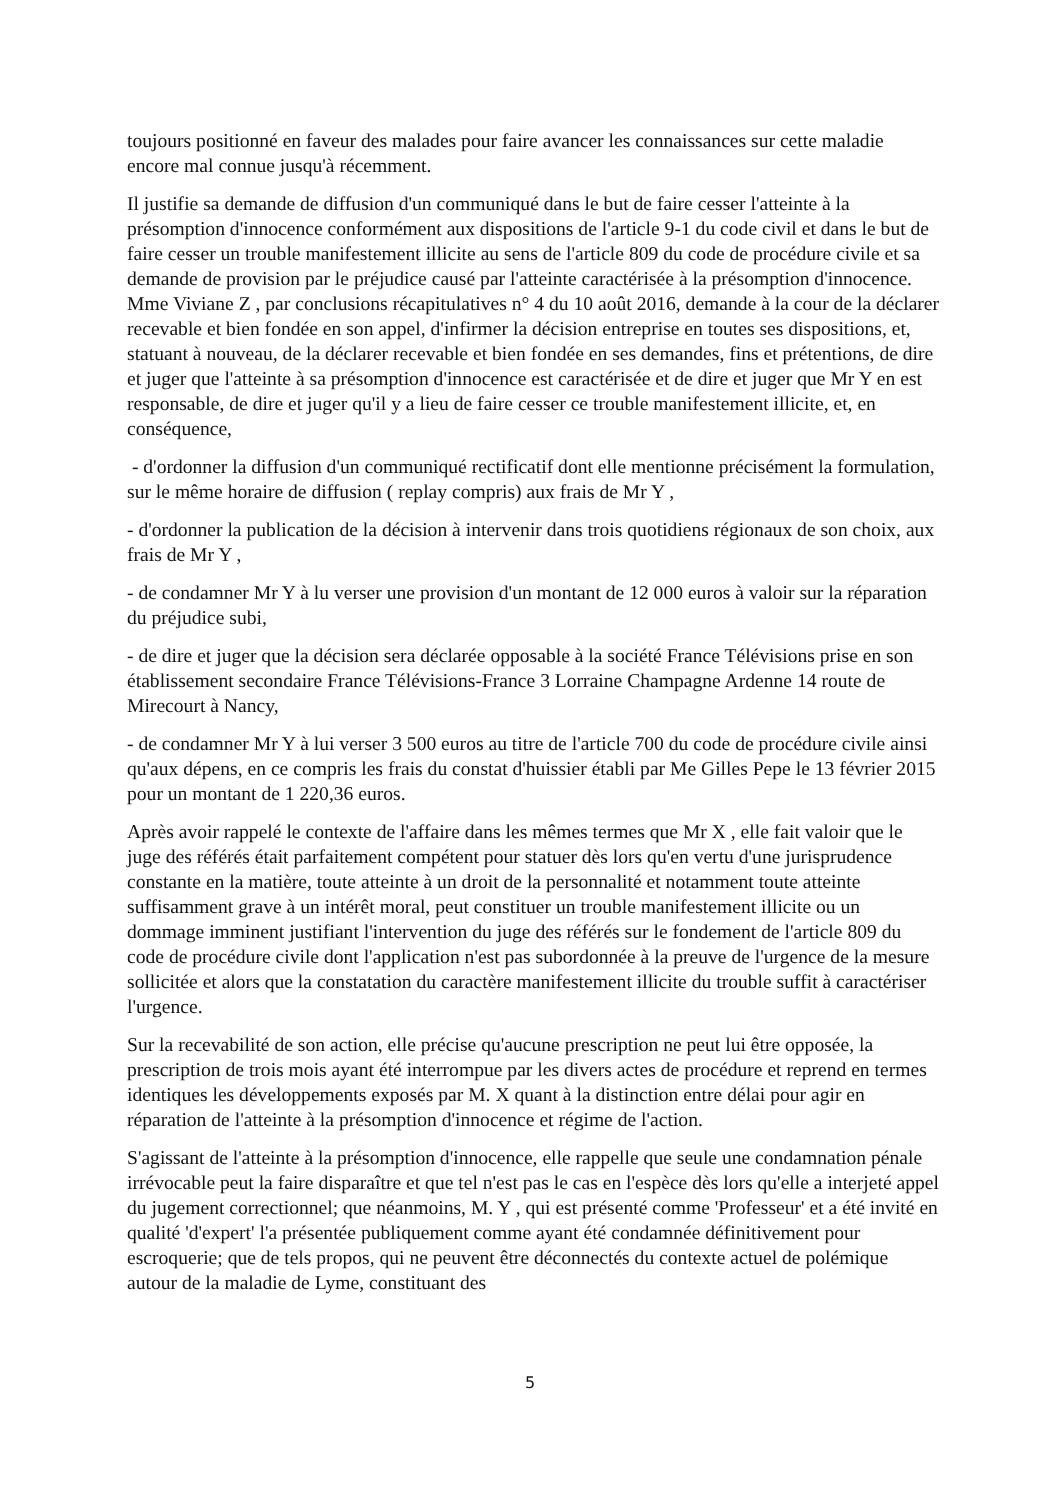toujours positionné en faveur des malades pour faire avancer les connaissances sur cette maladie encore mal connue jusqu'à récemment.
Il justifie sa demande de diffusion d'un communiqué dans le but de faire cesser l'atteinte à la présomption d'innocence conformément aux dispositions de l'article 9-1 du code civil et dans le but de faire cesser un trouble manifestement illicite au sens de l'article 809 du code de procédure civile et sa demande de provision par le préjudice causé par l'atteinte caractérisée à la présomption d'innocence. Mme Viviane Z , par conclusions récapitulatives n° 4 du 10 août 2016, demande à la cour de la déclarer recevable et bien fondée en son appel, d'infirmer la décision entreprise en toutes ses dispositions, et, statuant à nouveau, de la déclarer recevable et bien fondée en ses demandes, fins et prétentions, de dire et juger que l'atteinte à sa présomption d'innocence est caractérisée et de dire et juger que Mr Y en est responsable, de dire et juger qu'il y a lieu de faire cesser ce trouble manifestement illicite, et, en conséquence,
- d'ordonner la diffusion d'un communiqué rectificatif dont elle mentionne précisément la formulation, sur le même horaire de diffusion ( replay compris) aux frais de Mr Y ,
- d'ordonner la publication de la décision à intervenir dans trois quotidiens régionaux de son choix, aux frais de Mr Y ,
- de condamner Mr Y à lu verser une provision d'un montant de 12 000 euros à valoir sur la réparation du préjudice subi,
- de dire et juger que la décision sera déclarée opposable à la société France Télévisions prise en son établissement secondaire France Télévisions-France 3 Lorraine Champagne Ardenne 14 route de Mirecourt à Nancy,
- de condamner Mr Y à lui verser 3 500 euros au titre de l'article 700 du code de procédure civile ainsi qu'aux dépens, en ce compris les frais du constat d'huissier établi par Me Gilles Pepe le 13 février 2015 pour un montant de 1 220,36 euros.
Après avoir rappelé le contexte de l'affaire dans les mêmes termes que Mr X , elle fait valoir que le juge des référés était parfaitement compétent pour statuer dès lors qu'en vertu d'une jurisprudence constante en la matière, toute atteinte à un droit de la personnalité et notamment toute atteinte suffisamment grave à un intérêt moral, peut constituer un trouble manifestement illicite ou un dommage imminent justifiant l'intervention du juge des référés sur le fondement de l'article 809 du code de procédure civile dont l'application n'est pas subordonnée à la preuve de l'urgence de la mesure sollicitée et alors que la constatation du caractère manifestement illicite du trouble suffit à caractériser l'urgence.
Sur la recevabilité de son action, elle précise qu'aucune prescription ne peut lui être opposée, la prescription de trois mois ayant été interrompue par les divers actes de procédure et reprend en termes identiques les développements exposés par M. X quant à la distinction entre délai pour agir en réparation de l'atteinte à la présomption d'innocence et régime de l'action.
S'agissant de l'atteinte à la présomption d'innocence, elle rappelle que seule une condamnation pénale irrévocable peut la faire disparaître et que tel n'est pas le cas en l'espèce dès lors qu'elle a interjeté appel du jugement correctionnel; que néanmoins, M. Y , qui est présenté comme 'Professeur' et a été invité en qualité 'd'expert' l'a présentée publiquement comme ayant été condamnée définitivement pour escroquerie; que de tels propos, qui ne peuvent être déconnectés du contexte actuel de polémique autour de la maladie de Lyme, constituant des
5